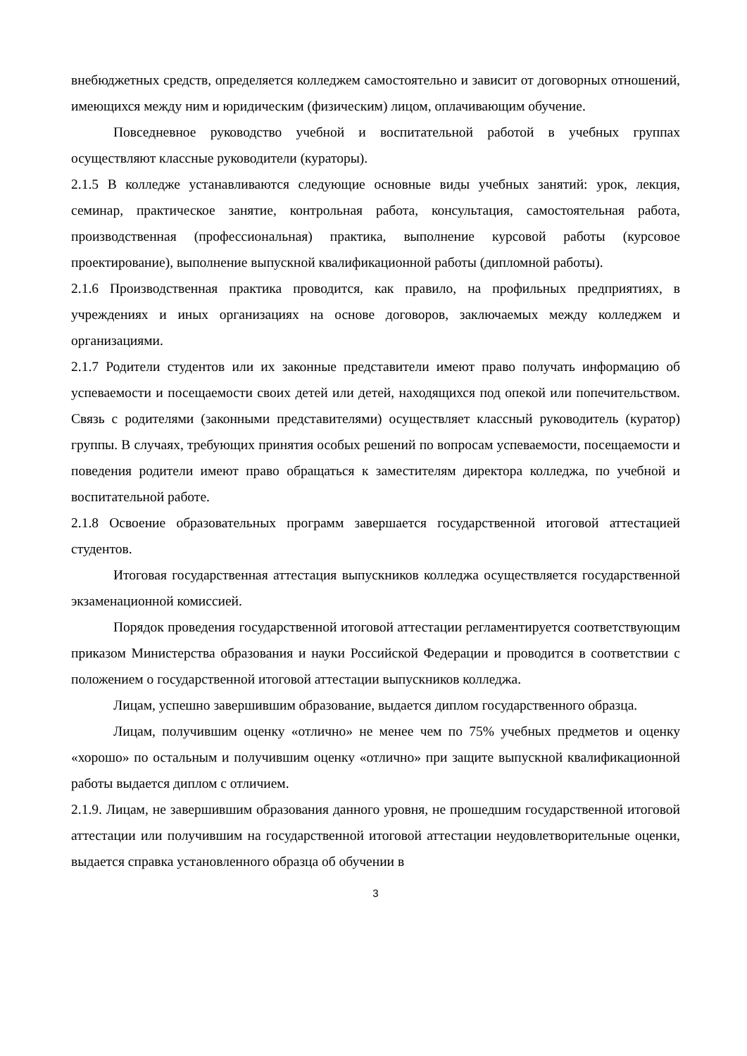внебюджетных средств, определяется колледжем самостоятельно и зависит от договорных отношений, имеющихся между ним и юридическим (физическим) лицом, оплачивающим обучение.
Повседневное руководство учебной и воспитательной работой в учебных группах осуществляют классные руководители (кураторы).
2.1.5 В колледже устанавливаются следующие основные виды учебных занятий: урок, лекция, семинар, практическое занятие, контрольная работа, консультация, самостоятельная работа, производственная (профессиональная) практика, выполнение курсовой работы (курсовое проектирование), выполнение выпускной квалификационной работы (дипломной работы).
2.1.6 Производственная практика проводится, как правило, на профильных предприятиях, в учреждениях и иных организациях на основе договоров, заключаемых между колледжем и организациями.
2.1.7 Родители студентов или их законные представители имеют право получать информацию об успеваемости и посещаемости своих детей или детей, находящихся под опекой или попечительством. Связь с родителями (законными представителями) осуществляет классный руководитель (куратор) группы. В случаях, требующих принятия особых решений по вопросам успеваемости, посещаемости и поведения родители имеют право обращаться к заместителям директора колледжа, по учебной и воспитательной работе.
2.1.8 Освоение образовательных программ завершается государственной итоговой аттестацией студентов.
Итоговая государственная аттестация выпускников колледжа осуществляется государственной экзаменационной комиссией.
Порядок проведения государственной итоговой аттестации регламентируется соответствующим приказом Министерства образования и науки Российской Федерации и проводится в соответствии с положением о государственной итоговой аттестации выпускников колледжа.
Лицам, успешно завершившим образование, выдается диплом государственного образца.
Лицам, получившим оценку «отлично» не менее чем по 75% учебных предметов и оценку «хорошо» по остальным и получившим оценку «отлично» при защите выпускной квалификационной работы выдается диплом с отличием.
2.1.9. Лицам, не завершившим образования данного уровня, не прошедшим государственной итоговой аттестации или получившим на государственной итоговой аттестации неудовлетворительные оценки, выдается справка установленного образца об обучении в
3